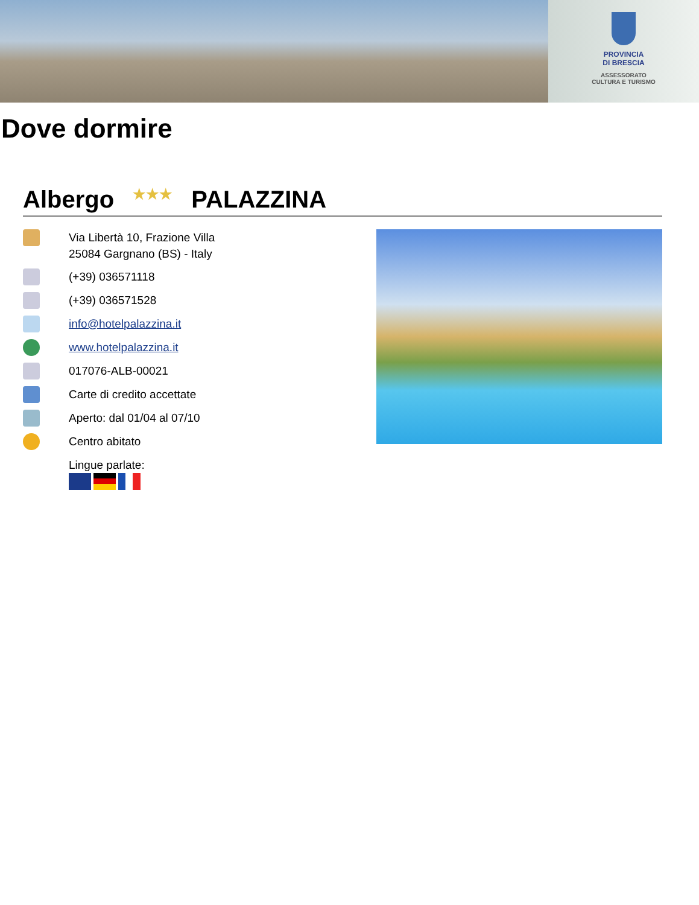PROVINCIA
DI BRESCIA
ASSESSORATO
CULTURA E TURISMO
Dove dormire
Albergo ★★★ PALAZZINA
Via Libertà 10, Frazione Villa
25084 Gargnano (BS) - Italy
(+39) 036571118
(+39) 036571528
info@hotelpalazzina.it
www.hotelpalazzina.it
017076-ALB-00021
Carte di credito accettate
Aperto: dal 01/04 al 07/10
Centro abitato
Lingue parlate: